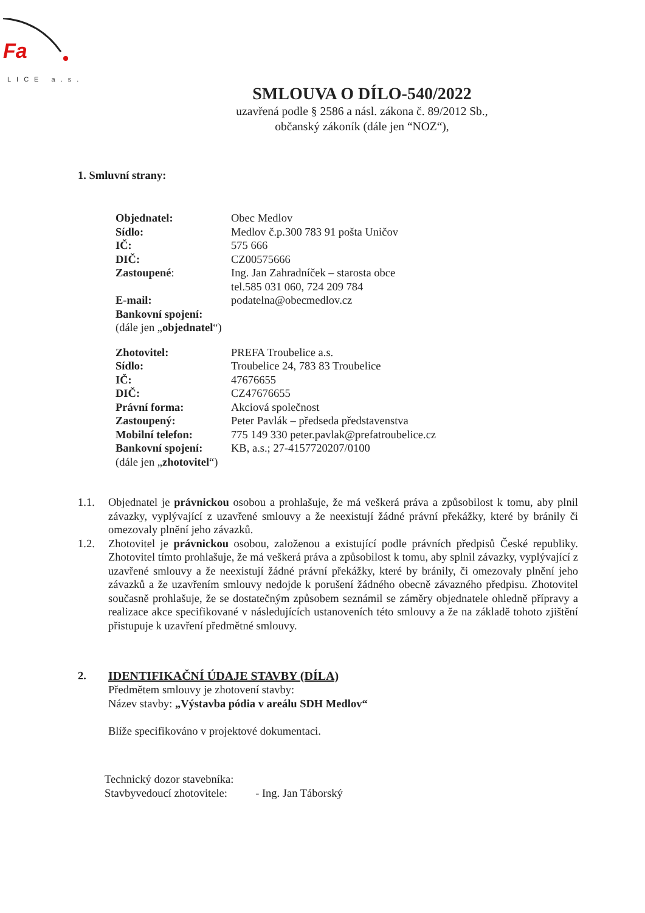Fa
LICE a.s.
SMLOUVA O DÍLO-540/2022
uzavřená podle § 2586 a násl. zákona č. 89/2012 Sb.,
občanský zákoník (dále jen “NOZ“),
1. Smluvní strany:
| Objednatel: | Obec Medlov |
| Sídlo: | Medlov č.p.300 783 91 pošta Uničov |
| IČ: | 575 666 |
| DIČ: | CZ00575666 |
| Zastoupené : | Ing. Jan Zahradníček – starosta obce tel.585 031 060, 724 209 784 |
| E-mail: | podatelna@obecmedlov.cz |
| Bankovní spojení: | |
| (dále jen „ objednatel “) | |
| Zhotovitel: | PREFA Troubelice a.s. |
| Sídlo: | Troubelice 24, 783 83 Troubelice |
| IČ: | 47676655 |
| DIČ: | CZ47676655 |
| Právní forma: | Akciová společnost |
| Zastoupený: | Peter Pavlák – předseda představenstva |
| Mobilní telefon: | 775 149 330 peter.pavlak@prefatroubelice.cz |
| Bankovní spojení: | KB, a.s.; 27-4157720207/0100 |
| (dále jen „ zhotovitel “) | |
1.1. Objednatel je právnickou osobou a prohlašuje, že má veškerá práva a způsobilost k tomu, aby plnil závazky, vyplývající z uzavřené smlouvy a že neexistují žádné právní překážky, které by bránily či omezovaly plnění jeho závazků.
1.2. Zhotovitel je právnickou osobou, založenou a existující podle právních předpisů České republiky. Zhotovitel tímto prohlašuje, že má veškerá práva a způsobilost k tomu, aby splnil závazky, vyplývající z uzavřené smlouvy a že neexistují žádné právní překážky, které by bránily, či omezovaly plnění jeho závazků a že uzavřením smlouvy nedojde k porušení žádného obecně závazného předpisu. Zhotovitel současně prohlašuje, že se dostatečným způsobem seznámil se záměry objednatele ohledně přípravy a realizace akce specifikované v následujících ustanoveních této smlouvy a že na základě tohoto zjištění přistupuje k uzavření předmětné smlouvy.
2. IDENTIFIKAČNÍ ÚDAJE STAVBY (DÍLA)
Předmětem smlouvy je zhotovení stavby:
Název stavby: „Výstavba pódia v areálu SDH Medlov“
Blíže specifikováno v projektové dokumentaci.
Technický dozor stavebníka:
Stavbyvedoucí zhotovitele: - Ing. Jan Táborský